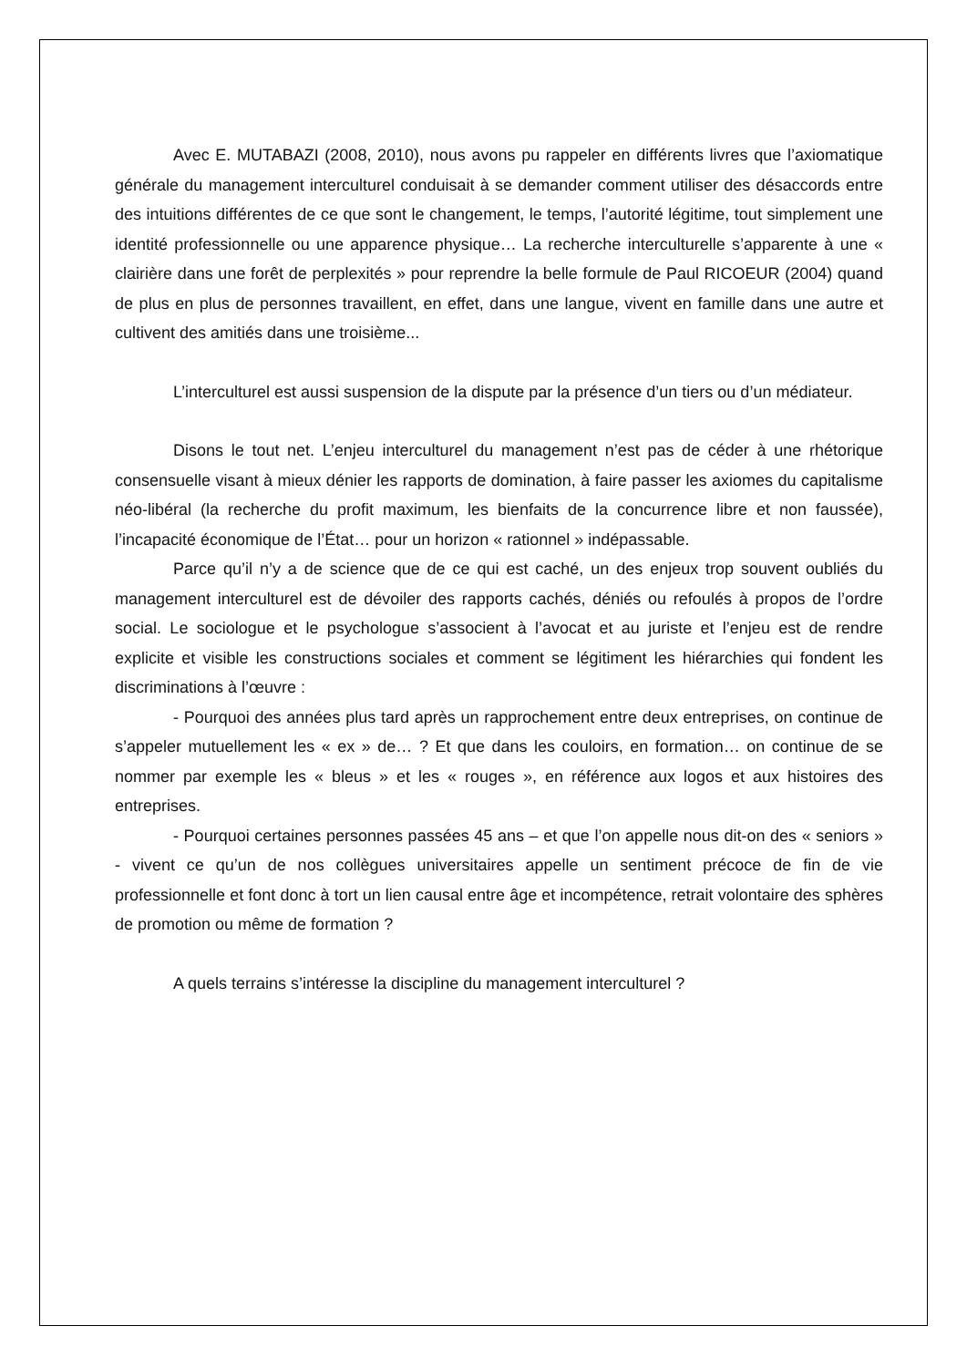Avec E. MUTABAZI (2008, 2010), nous avons pu rappeler en différents livres que l’axiomatique générale du management interculturel conduisait à se demander comment utiliser des désaccords entre des intuitions différentes de ce que sont le changement, le temps, l’autorité légitime, tout simplement une identité professionnelle ou une apparence physique… La recherche interculturelle s’apparente à une « clairière dans une forêt de perplexités » pour reprendre la belle formule de Paul RICOEUR (2004) quand de plus en plus de personnes travaillent, en effet, dans une langue, vivent en famille dans une autre et cultivent des amitiés dans une troisième...
L’interculturel est aussi suspension de la dispute par la présence d’un tiers ou d’un médiateur.
Disons le tout net. L’enjeu interculturel du management n’est pas de céder à une rhétorique consensuelle visant à mieux dénier les rapports de domination, à faire passer les axiomes du capitalisme néo-libéral (la recherche du profit maximum, les bienfaits de la concurrence libre et non faussée), l’incapacité économique de l’État… pour un horizon « rationnel » indépassable.
Parce qu’il n’y a de science que de ce qui est caché, un des enjeux trop souvent oubliés du management interculturel est de dévoiler des rapports cachés, déniés ou refoulés à propos de l’ordre social. Le sociologue et le psychologue s’associent à l’avocat et au juriste et l’enjeu est de rendre explicite et visible les constructions sociales et comment se légitiment les hiérarchies qui fondent les discriminations à l’œuvre :
- Pourquoi des années plus tard après un rapprochement entre deux entreprises, on continue de s’appeler mutuellement les « ex » de… ? Et que dans les couloirs, en formation… on continue de se nommer par exemple les « bleus » et les « rouges », en référence aux logos et aux histoires des entreprises.
- Pourquoi certaines personnes passées 45 ans – et que l’on appelle nous dit-on des « seniors » - vivent ce qu’un de nos collègues universitaires appelle un sentiment précoce de fin de vie professionnelle et font donc à tort un lien causal entre âge et incompétence, retrait volontaire des sphères de promotion ou même de formation ?
A quels terrains s’intéresse la discipline du management interculturel ?